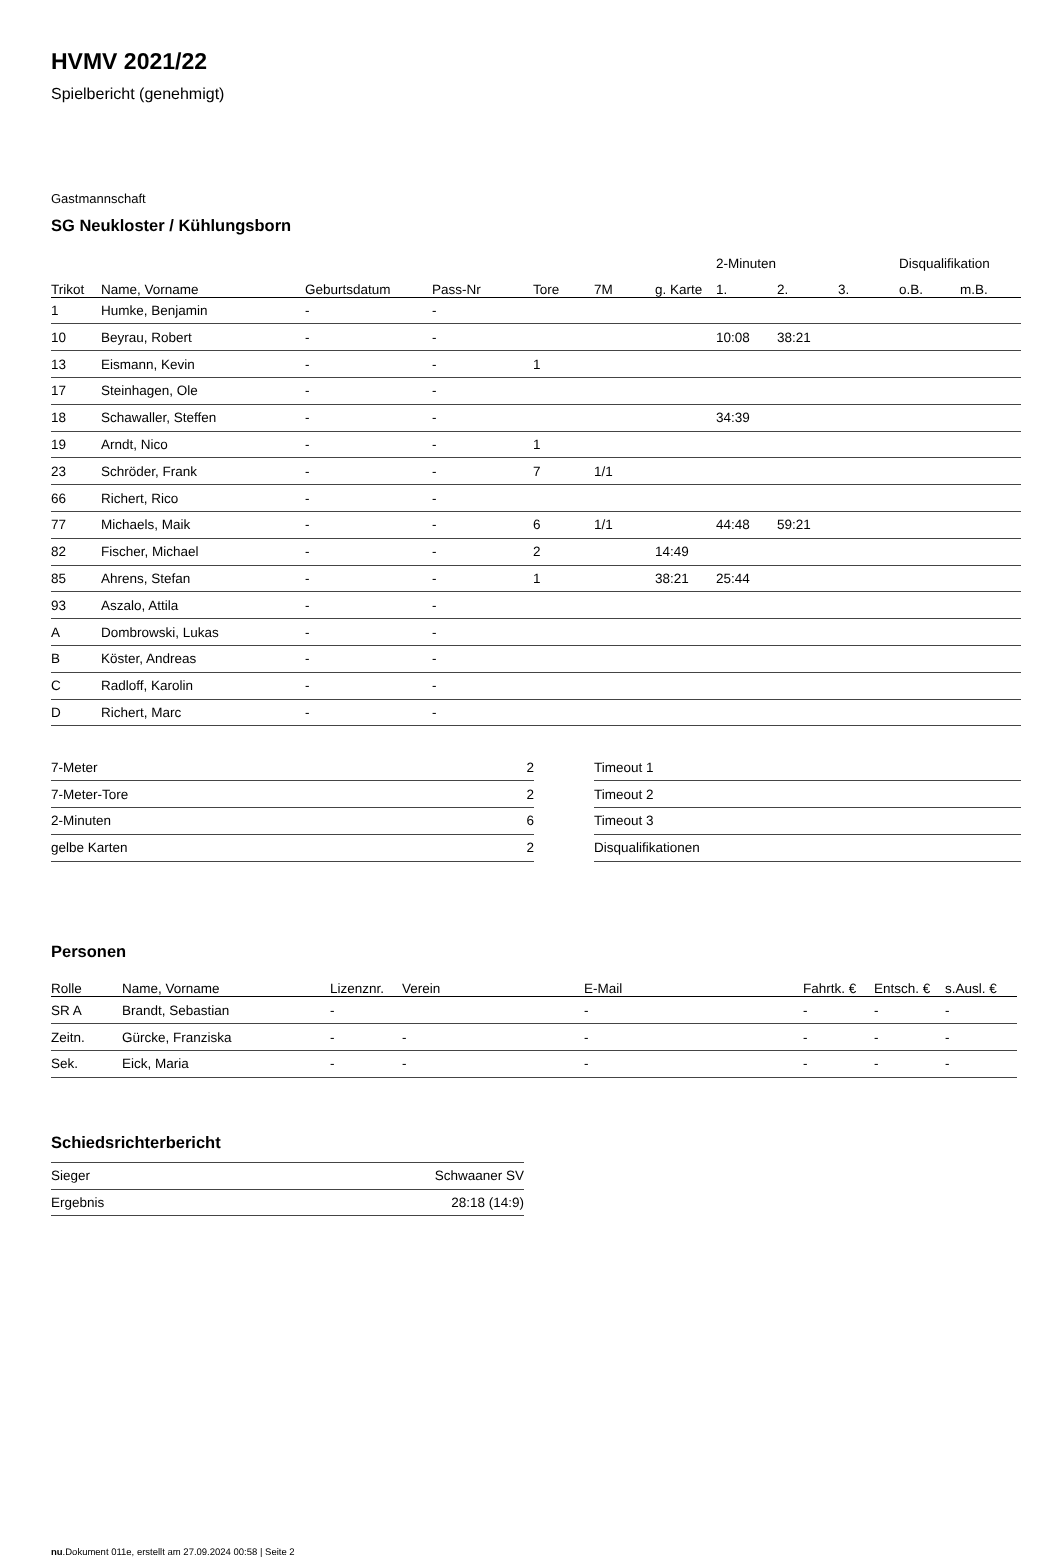HVMV 2021/22
Spielbericht (genehmigt)
Gastmannschaft
SG Neukloster / Kühlungsborn
| | | | | | | | 2-Minuten | | | Disqualifikation | |
| --- | --- | --- | --- | --- | --- | --- | --- | --- | --- | --- | --- |
| Trikot | Name, Vorname | Geburtsdatum | Pass-Nr | Tore | 7M | g. Karte | 1. | 2. | 3. | o.B. | m.B. |
| 1 | Humke, Benjamin | - | - | | | | | | | | |
| 10 | Beyrau, Robert | - | - | | | | 10:08 | 38:21 | | | |
| 13 | Eismann, Kevin | - | - | 1 | | | | | | | |
| 17 | Steinhagen, Ole | - | - | | | | | | | | |
| 18 | Schawaller, Steffen | - | - | | | | 34:39 | | | | |
| 19 | Arndt, Nico | - | - | 1 | | | | | | | |
| 23 | Schröder, Frank | - | - | 7 | 1/1 | | | | | | |
| 66 | Richert, Rico | - | - | | | | | | | | |
| 77 | Michaels, Maik | - | - | 6 | 1/1 | | 44:48 | 59:21 | | | |
| 82 | Fischer, Michael | - | - | 2 | | 14:49 | | | | | |
| 85 | Ahrens, Stefan | - | - | 1 | | 38:21 | 25:44 | | | | |
| 93 | Aszalo, Attila | - | - | | | | | | | | |
| A | Dombrowski, Lukas | - | - | | | | | | | | |
| B | Köster, Andreas | - | - | | | | | | | | |
| C | Radloff, Karolin | - | - | | | | | | | | |
| D | Richert, Marc | - | - | | | | | | | | |
| 7-Meter | 2 |
| 7-Meter-Tore | 2 |
| 2-Minuten | 6 |
| gelbe Karten | 2 |
| Timeout 1 |
| Timeout 2 |
| Timeout 3 |
| Disqualifikationen |
Personen
| Rolle | Name, Vorname | Lizenznr. | Verein | E-Mail | Fahrtk. € | Entsch. € | s.Ausl. € |
| --- | --- | --- | --- | --- | --- | --- | --- |
| SR A | Brandt, Sebastian | - | | - | - | - | - |
| Zeitn. | Gürcke, Franziska | - | - | - | - | - | - |
| Sek. | Eick, Maria | - | - | - | - | - | - |
Schiedsrichterbericht
| Sieger | Schwaaner SV |
| Ergebnis | 28:18 (14:9) |
nu.Dokument 011e, erstellt am 27.09.2024 00:58 | Seite 2